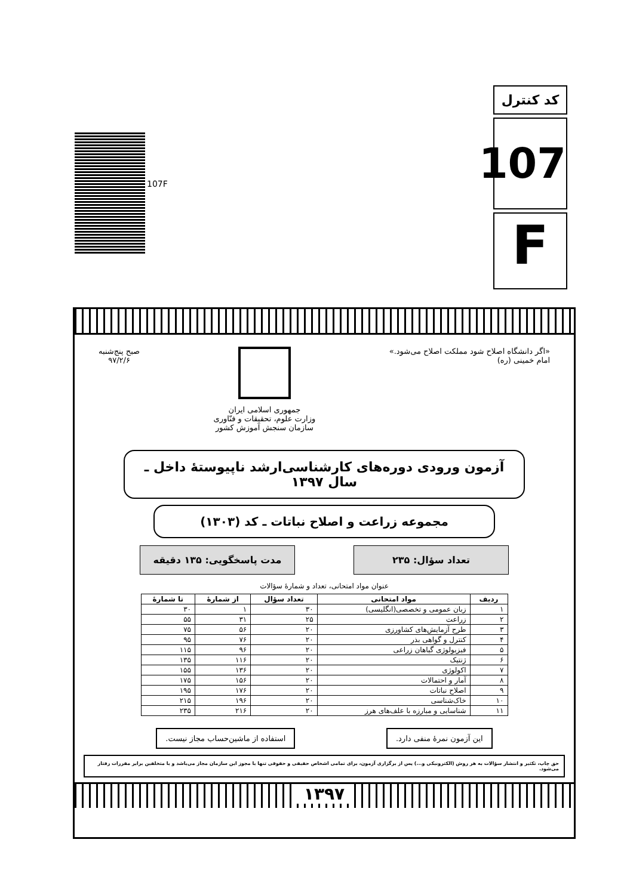کد کنترل
107
F
107F
«اگر دانشگاه اصلاح شود مملکت اصلاح می‌شود.»
امام خمینی (ره)
جمهوری اسلامی ایران
وزارت علوم، تحقیقات و فنّاوری
سازمان سنجش آموزش کشور
صبح پنج‌شنبه
۹۷/۲/۶
آزمون ورودی دوره‌های کارشناسی‌ارشد ناپیوستهٔ داخل ـ سال ۱۳۹۷
مجموعه زراعت و اصلاح نباتات ـ کد (۱۳۰۳)
تعداد سؤال: ۲۳۵ مدت پاسخگویی: ۱۳۵ دقیقه
عنوان مواد امتحانی، تعداد و شمارهٔ سؤالات
| ردیف | مواد امتحانی | تعداد سؤال | از شمارهٔ | تا شمارهٔ |
| --- | --- | --- | --- | --- |
| ۱ | زبان عمومی و تخصصی(انگلیسی) | ۳۰ | ۱ | ۳۰ |
| ۲ | زراعت | ۲۵ | ۳۱ | ۵۵ |
| ۳ | طرح آزمایش‌های کشاورزی | ۲۰ | ۵۶ | ۷۵ |
| ۴ | کنترل و گواهی بذر | ۲۰ | ۷۶ | ۹۵ |
| ۵ | فیزیولوژی گیاهان زراعی | ۲۰ | ۹۶ | ۱۱۵ |
| ۶ | ژنتیک | ۲۰ | ۱۱۶ | ۱۳۵ |
| ۷ | اکولوژی | ۲۰ | ۱۳۶ | ۱۵۵ |
| ۸ | آمار و احتمالات | ۲۰ | ۱۵۶ | ۱۷۵ |
| ۹ | اصلاح نباتات | ۲۰ | ۱۷۶ | ۱۹۵ |
| ۱۰ | خاک‌شناسی | ۲۰ | ۱۹۶ | ۲۱۵ |
| ۱۱ | شناسایی و مبارزه با علف‌های هرز | ۲۰ | ۲۱۶ | ۲۳۵ |
این آزمون نمرهٔ منفی دارد. استفاده از ماشین‌حساب مجاز نیست.
حق چاپ، تکثیر و انتشار سؤالات به هر روش (الکترونیکی و...) پس از برگزاری آزمون، برای تمامی اشخاص حقیقی و حقوقی تنها با مجوز این سازمان مجاز می‌باشد و با متخلفین برابر مقررات رفتار می‌شود.
۱۳۹۷